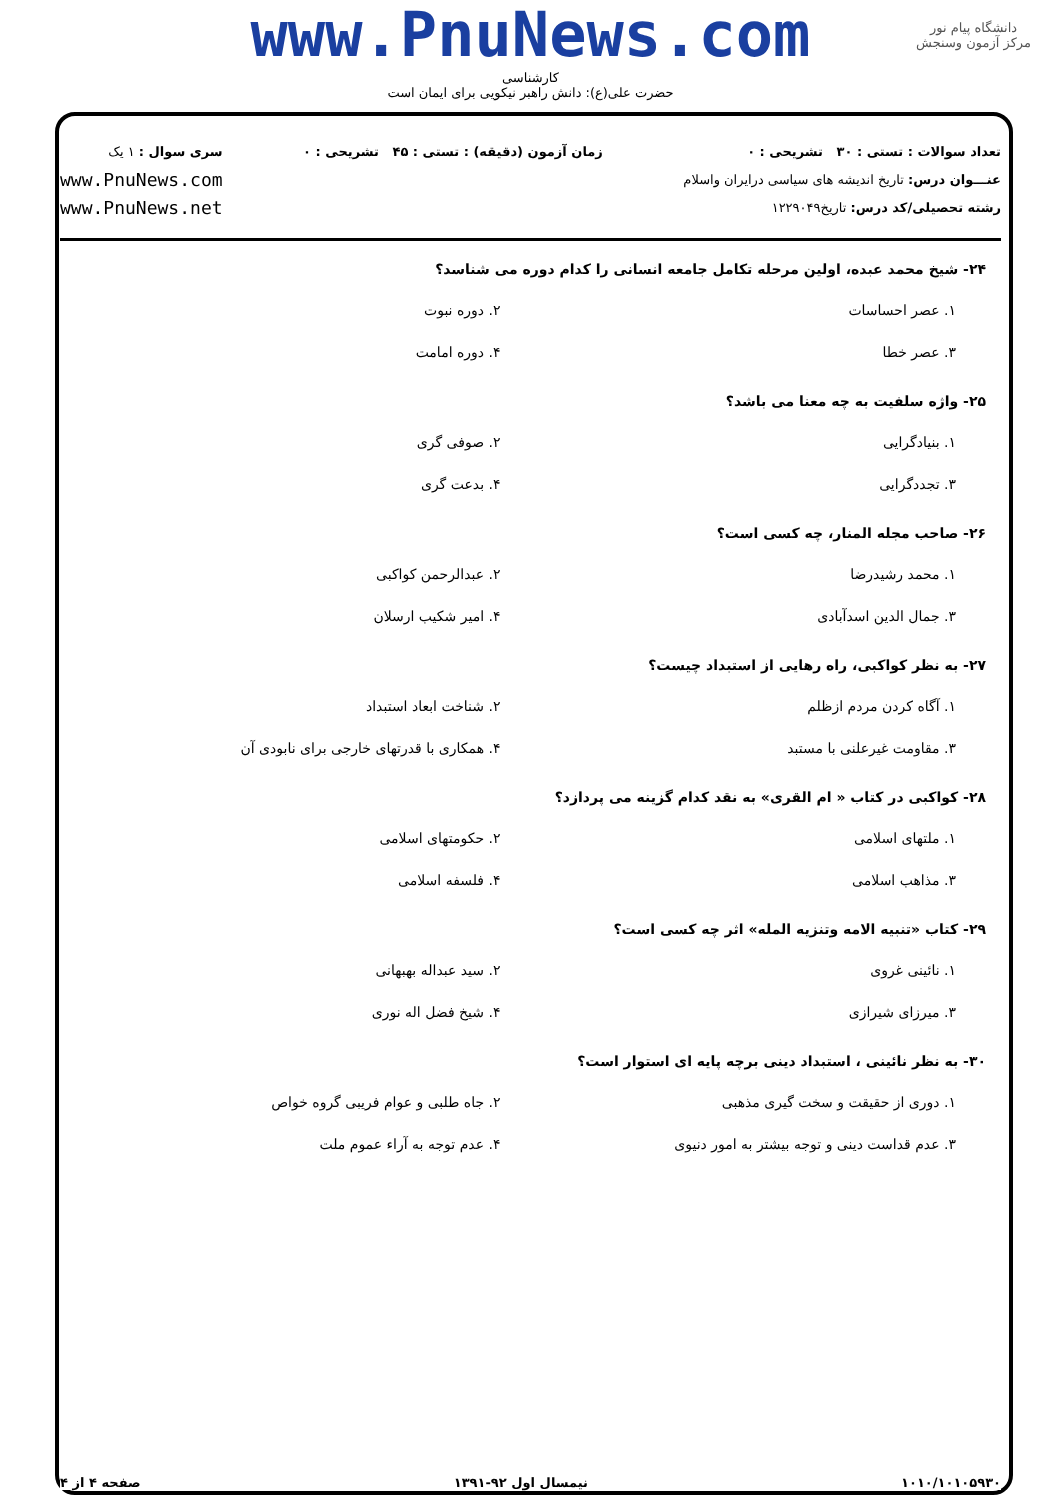www.PnuNews.com
کارشناسی
حضرت علی(ع): دانش راهبر نیکویی برای ایمان است
دانشگاه پیام نور
مرکز آزمون وسنجش
تعداد سوالات : تستی : ۳۰ تشریحی : ۰
عنـــوان درس: تاریخ اندیشه های سیاسی درایران واسلام
رشته تحصیلی/کد درس: تاریخ۱۲۲۹۰۴۹
زمان آزمون (دقیقه) : تستی : ۴۵ تشریحی : ۰
سری سوال : ۱ یک
www.PnuNews.com
www.PnuNews.net
۲۴- شیخ محمد عبده، اولین مرحله تکامل جامعه انسانی را کدام دوره می شناسد؟
۱. عصر احساسات ۲. دوره نبوت
۳. عصر خطا ۴. دوره امامت
۲۵- واژه سلفیت به چه معنا می باشد؟
۱. بنیادگرایی ۲. صوفی گری
۳. تجددگرایی ۴. بدعت گری
۲۶- صاحب مجله المنار، چه کسی است؟
۱. محمد رشیدرضا ۲. عبدالرحمن کواکبی
۳. جمال الدین اسدآبادی ۴. امیر شکیب ارسلان
۲۷- به نظر کواکبی، راه رهایی از استبداد چیست؟
۱. آگاه کردن مردم ازظلم ۲. شناخت ابعاد استبداد
۳. مقاومت غیرعلنی با مستبد
۴. همکاری با قدرتهای خارجی برای نابودی آن
۲۸- کواکبی در کتاب « ام القری» به نقد کدام گزینه می پردازد؟
۱. ملتهای اسلامی ۲. حکومتهای اسلامی
۳. مذاهب اسلامی ۴. فلسفه اسلامی
۲۹- کتاب «تنبیه الامه وتنزیه المله» اثر چه کسی است؟
۱. نائینی غروی ۲. سید عبداله بهبهانی
۳. میرزای شیرازی ۴. شیخ فضل اله نوری
۳۰- به نظر نائینی ، استبداد دینی برچه پایه ای استوار است؟
۱. دوری از حقیقت و سخت گیری مذهبی
۲. جاه طلبی و عوام فریبی گروه خواص
۳. عدم قداست دینی و توجه بیشتر به امور دنیوی
۴. عدم توجه به آراء عموم ملت
۱۰۱۰/۱۰۱۰۵۹۳۰ نیمسال اول ۹۲-۱۳۹۱ صفحه ۴ از ۴